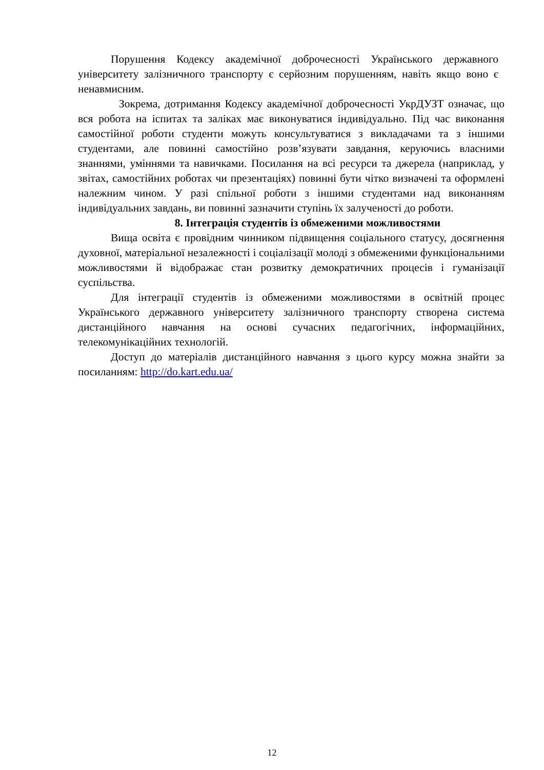Порушення Кодексу академічної доброчесності Українського державного університету залізничного транспорту є серйозним порушенням, навіть якщо воно є ненавмисним.
Зокрема, дотримання Кодексу академічної доброчесності УкрДУЗТ означає, що вся робота на іспитах та заліках має виконуватися індивідуально. Під час виконання самостійної роботи студенти можуть консультуватися з викладачами та з іншими студентами, але повинні самостійно розв’язувати завдання, керуючись власними знаннями, уміннями та навичками. Посилання на всі ресурси та джерела (наприклад, у звітах, самостійних роботах чи презентаціях) повинні бути чітко визначені та оформлені належним чином. У разі спільної роботи з іншими студентами над виконанням індивідуальних завдань, ви повинні зазначити ступінь їх залученості до роботи.
8. Інтеграція студентів із обмеженими можливостями
Вища освіта є провідним чинником підвищення соціального статусу, досягнення духовної, матеріальної незалежності і соціалізації молоді з обмеженими функціональними можливостями й відображає стан розвитку демократичних процесів і гуманізації суспільства.
Для інтеграції студентів із обмеженими можливостями в освітній процес Українського державного університету залізничного транспорту створена система дистанційного навчання на основі сучасних педагогічних, інформаційних, телекомунікаційних технологій.
Доступ до матеріалів дистанційного навчання з цього курсу можна знайти за посиланням: http://do.kart.edu.ua/
12